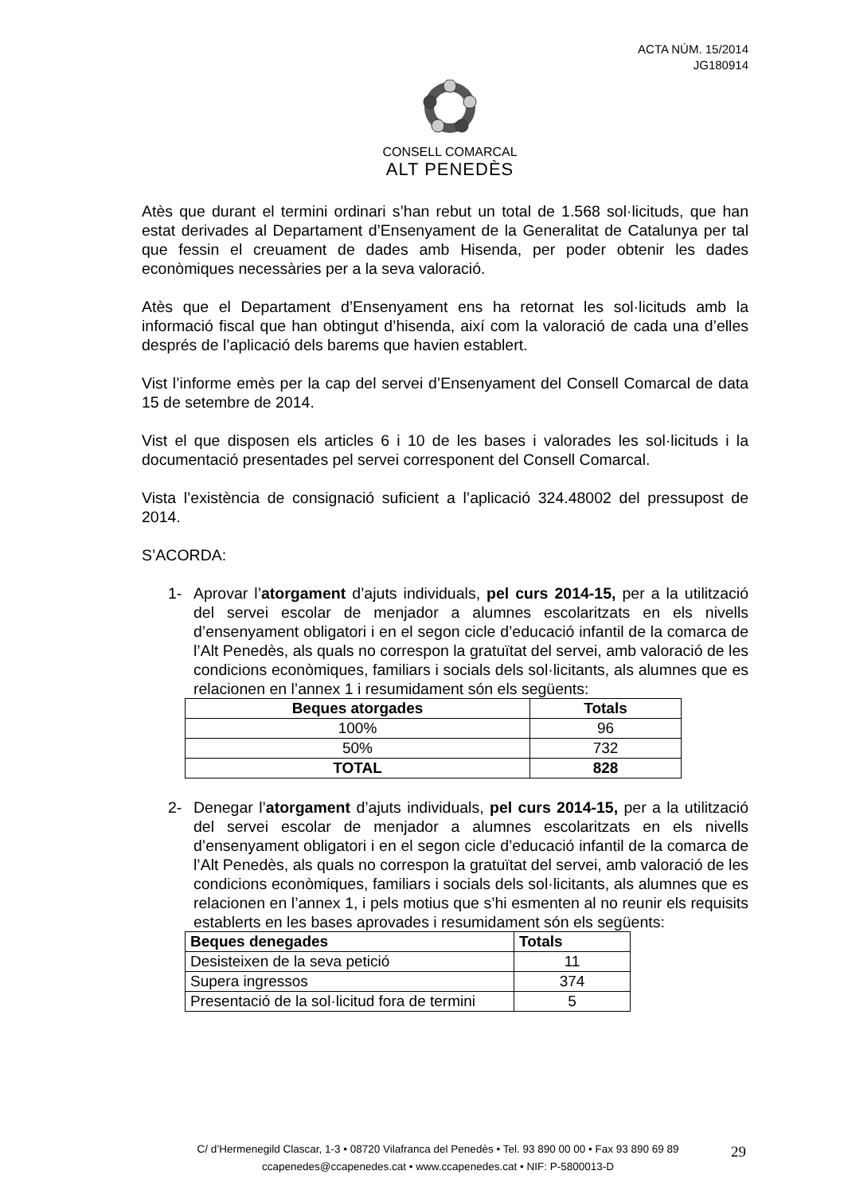ACTA NÚM. 15/2014
JG180914
CONSELL COMARCAL
ALT PENEDÈS
Atès que durant el termini ordinari s’han rebut un total de 1.568 sol·licituds, que han estat derivades al Departament d’Ensenyament de la Generalitat de Catalunya per tal que fessin el creuament de dades amb Hisenda, per poder obtenir les dades econòmiques necessàries per a la seva valoració.
Atès que el Departament d’Ensenyament ens ha retornat les sol·licituds amb la informació fiscal que han obtingut d’hisenda, així com la valoració de cada una d’elles després de l’aplicació dels barems que havien establert.
Vist l’informe emès per la cap del servei d’Ensenyament del Consell Comarcal de data 15 de setembre de 2014.
Vist el que disposen els articles 6 i 10 de les bases i valorades les sol·licituds i la documentació presentades pel servei corresponent del Consell Comarcal.
Vista l’existència de consignació suficient a l’aplicació 324.48002 del pressupost de 2014.
S’ACORDA:
1- Aprovar l’atorgament d’ajuts individuals, pel curs 2014-15, per a la utilització del servei escolar de menjador a alumnes escolaritzats en els nivells d’ensenyament obligatori i en el segon cicle d’educació infantil de la comarca de l’Alt Penedès, als quals no correspon la gratuïtat del servei, amb valoració de les condicions econòmiques, familiars i socials dels sol·licitants, als alumnes que es relacionen en l’annex 1 i resumidament són els següents:
| Beques atorgades | Totals |
| --- | --- |
| 100% | 96 |
| 50% | 732 |
| TOTAL | 828 |
2- Denegar l’atorgament d’ajuts individuals, pel curs 2014-15, per a la utilització del servei escolar de menjador a alumnes escolaritzats en els nivells d’ensenyament obligatori i en el segon cicle d’educació infantil de la comarca de l’Alt Penedès, als quals no correspon la gratuïtat del servei, amb valoració de les condicions econòmiques, familiars i socials dels sol·licitants, als alumnes que es relacionen en l’annex 1, i pels motius que s’hi esmenten al no reunir els requisits establerts en les bases aprovades i resumidament són els següents:
| Beques denegades | Totals |
| --- | --- |
| Desisteixen de la seva petició | 11 |
| Supera ingressos | 374 |
| Presentació de la sol·licitud fora de termini | 5 |
C/ d’Hermenegild Clascar, 1-3 • 08720 Vilafranca del Penedès • Tel. 93 890 00 00 • Fax 93 890 69 89
ccapenedes@ccapenedes.cat • www.ccapenedes.cat • NIF: P-5800013-D
29